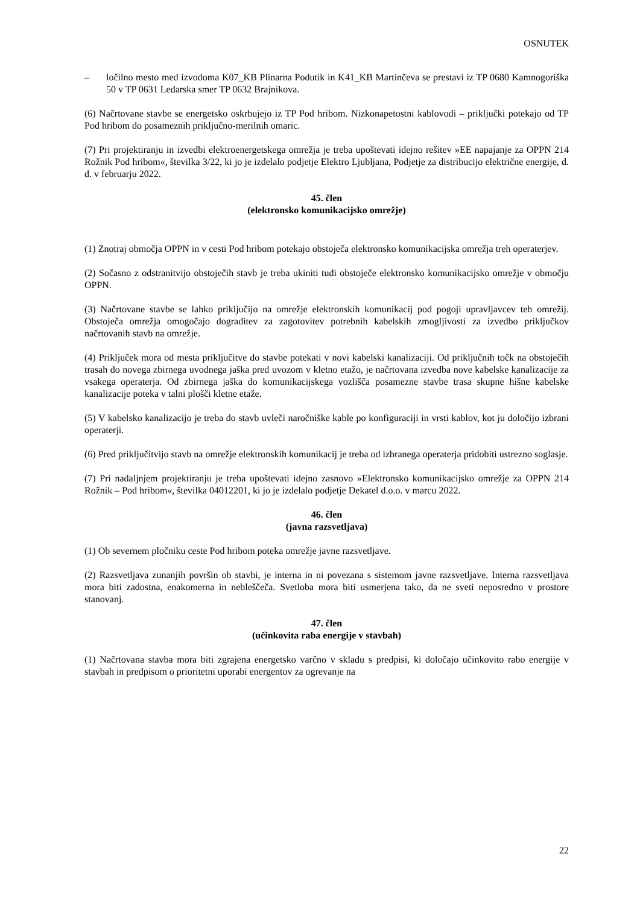OSNUTEK
– ločilno mesto med izvodoma K07_KB Plinarna Podutik in K41_KB Martinčeva se prestavi iz TP 0680 Kamnogoriška 50 v TP 0631 Ledarska smer TP 0632 Brajnikova.
(6) Načrtovane stavbe se energetsko oskrbujejo iz TP Pod hribom. Nizkonapetostni kablovodi – priključki potekajo od TP Pod hribom do posameznih priključno-merilnih omaric.
(7) Pri projektiranju in izvedbi elektroenergetskega omrežja je treba upoštevati idejno rešitev »EE napajanje za OPPN 214 Rožnik Pod hribom«, številka 3/22, ki jo je izdelalo podjetje Elektro Ljubljana, Podjetje za distribucijo električne energije, d. d. v februarju 2022.
45. člen
(elektronsko komunikacijsko omrežje)
(1) Znotraj območja OPPN in v cesti Pod hribom potekajo obstoječa elektronsko komunikacijska omrežja treh operaterjev.
(2) Sočasno z odstranitvijo obstoječih stavb je treba ukiniti tudi obstoječe elektronsko komunikacijsko omrežje v območju OPPN.
(3) Načrtovane stavbe se lahko priključijo na omrežje elektronskih komunikacij pod pogoji upravljavcev teh omrežij. Obstoječa omrežja omogočajo dograditev za zagotovitev potrebnih kabelskih zmogljivosti za izvedbo priključkov načrtovanih stavb na omrežje.
(4) Priključek mora od mesta priključitve do stavbe potekati v novi kabelski kanalizaciji. Od priključnih točk na obstoječih trasah do novega zbirnega uvodnega jaška pred uvozom v kletno etažo, je načrtovana izvedba nove kabelske kanalizacije za vsakega operaterja. Od zbirnega jaška do komunikacijskega vozlišča posamezne stavbe trasa skupne hišne kabelske kanalizacije poteka v talni plošči kletne etaže.
(5) V kabelsko kanalizacijo je treba do stavb uvleči naročniške kable po konfiguraciji in vrsti kablov, kot ju določijo izbrani operaterji.
(6) Pred priključitvijo stavb na omrežje elektronskih komunikacij je treba od izbranega operaterja pridobiti ustrezno soglasje.
(7) Pri nadaljnjem projektiranju je treba upoštevati idejno zasnovo »Elektronsko komunikacijsko omrežje za OPPN 214 Rožnik – Pod hribom«, številka 04012201, ki jo je izdelalo podjetje Dekatel d.o.o. v marcu 2022.
46. člen
(javna razsvetljava)
(1) Ob severnem pločniku ceste Pod hribom poteka omrežje javne razsvetljave.
(2) Razsvetljava zunanjih površin ob stavbi, je interna in ni povezana s sistemom javne razsvetljave. Interna razsvetljava mora biti zadostna, enakomerna in nebleščeča. Svetloba mora biti usmerjena tako, da ne sveti neposredno v prostore stanovanj.
47. člen
(učinkovita raba energije v stavbah)
(1) Načrtovana stavba mora biti zgrajena energetsko varčno v skladu s predpisi, ki določajo učinkovito rabo energije v stavbah in predpisom o prioritetni uporabi energentov za ogrevanje na
22